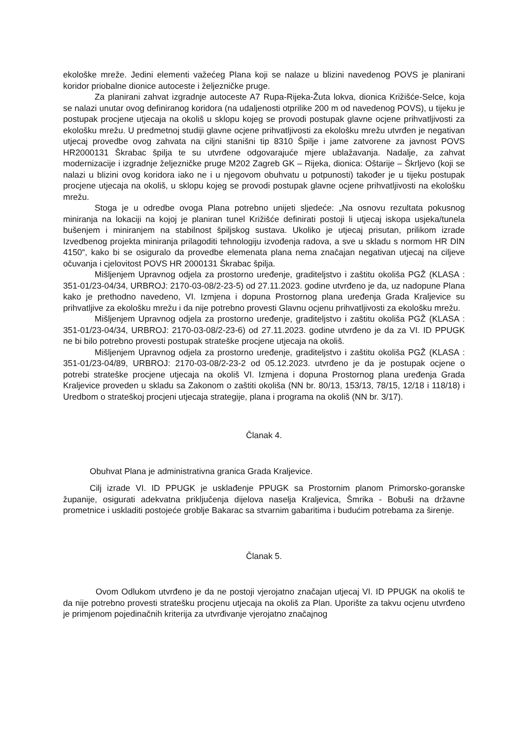ekološke mreže. Jedini elementi važećeg Plana koji se nalaze u blizini navedenog POVS je planirani koridor priobalne dionice autoceste i željezničke pruge.
Za planirani zahvat izgradnje autoceste A7 Rupa-Rijeka-Žuta lokva, dionica Križišće-Selce, koja se nalazi unutar ovog definiranog koridora (na udaljenosti otprilike 200 m od navedenog POVS), u tijeku je postupak procjene utjecaja na okoliš u sklopu kojeg se provodi postupak glavne ocjene prihvatljivosti za ekološku mrežu. U predmetnoj studiji glavne ocjene prihvatljivosti za ekološku mrežu utvrđen je negativan utjecaj provedbe ovog zahvata na ciljni stanišni tip 8310 Špilje i jame zatvorene za javnost POVS HR2000131 Škrabac špilja te su utvrđene odgovarajuće mjere ublažavanja. Nadalje, za zahvat modernizacije i izgradnje željezničke pruge M202 Zagreb GK – Rijeka, dionica: Oštarije – Škrljevo (koji se nalazi u blizini ovog koridora iako ne i u njegovom obuhvatu u potpunosti) također je u tijeku postupak procjene utjecaja na okoliš, u sklopu kojeg se provodi postupak glavne ocjene prihvatljivosti na ekološku mrežu.
Stoga je u odredbe ovoga Plana potrebno unijeti sljedeće: „Na osnovu rezultata pokusnog miniranja na lokaciji na kojoj je planiran tunel Križišće definirati postoji li utjecaj iskopa usjeka/tunela bušenjem i miniranjem na stabilnost špiljskog sustava. Ukoliko je utjecaj prisutan, prilikom izrade Izvedbenog projekta miniranja prilagoditi tehnologiju izvođenja radova, a sve u skladu s normom HR DIN 4150“, kako bi se osiguralo da provedbe elemenata plana nema značajan negativan utjecaj na ciljeve očuvanja i cjelovitost POVS HR 2000131 Škrabac špilja.
Mišljenjem Upravnog odjela za prostorno uređenje, graditeljstvo i zaštitu okoliša PGŽ (KLASA : 351-01/23-04/34, URBROJ: 2170-03-08/2-23-5) od 27.11.2023. godine utvrđeno je da, uz nadopune Plana kako je prethodno navedeno, VI. Izmjena i dopuna Prostornog plana uređenja Grada Kraljevice su prihvatljive za ekološku mrežu i da nije potrebno provesti Glavnu ocjenu prihvatljivosti za ekološku mrežu.
Mišljenjem Upravnog odjela za prostorno uređenje, graditeljstvo i zaštitu okoliša PGŽ (KLASA : 351-01/23-04/34, URBROJ: 2170-03-08/2-23-6) od 27.11.2023. godine utvrđeno je da za VI. ID PPUGK ne bi bilo potrebno provesti postupak strateške procjene utjecaja na okoliš.
Mišljenjem Upravnog odjela za prostorno uređenje, graditeljstvo i zaštitu okoliša PGŽ (KLASA : 351-01/23-04/89, URBROJ: 2170-03-08/2-23-2 od 05.12.2023. utvrđeno je da je postupak ocjene o potrebi strateške procjene utjecaja na okoliš VI. Izmjena i dopuna Prostornog plana uređenja Grada Kraljevice proveden u skladu sa Zakonom o zaštiti okoliša (NN br. 80/13, 153/13, 78/15, 12/18 i 118/18) i Uredbom o strateškoj procjeni utjecaja strategije, plana i programa na okoliš (NN br. 3/17).
Članak 4.
Obuhvat Plana je administrativna granica Grada Kraljevice.
Cilj izrade VI. ID PPUGK je usklađenje PPUGK sa Prostornim planom Primorsko-goranske županije, osigurati adekvatna priključenja dijelova naselja Kraljevica, Šmrika - Bobuši na državne prometnice i uskladiti postojeće groblje Bakarac sa stvarnim gabaritima i budućim potrebama za širenje.
Članak 5.
Ovom Odlukom utvrđeno je da ne postoji vjerojatno značajan utjecaj VI. ID PPUGK na okoliš te da nije potrebno provesti stratešku procjenu utjecaja na okoliš za Plan. Uporište za takvu ocjenu utvrđeno je primjenom pojedinačnih kriterija za utvrđivanje vjerojatno značajnog